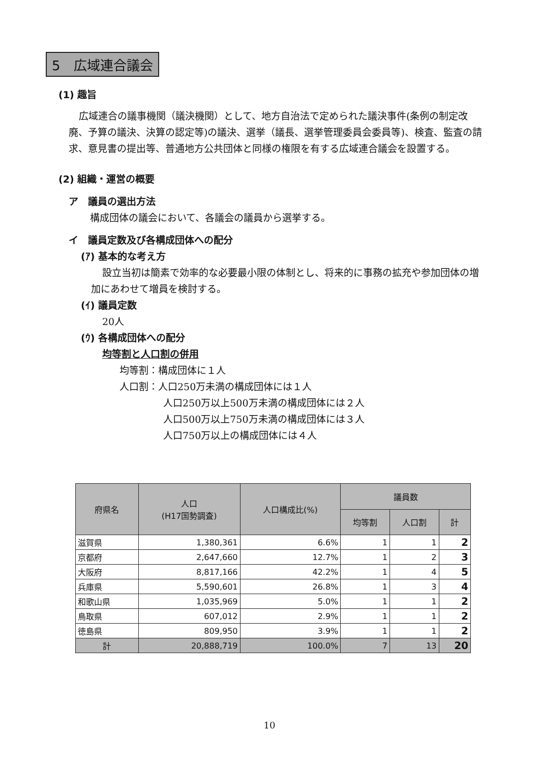5　広域連合議会
(1) 趣旨
広域連合の議事機関（議決機関）として、地方自治法で定められた議決事件(条例の制定改廃、予算の議決、決算の認定等)の議決、選挙（議長、選挙管理委員会委員等)、検査、監査の請求、意見書の提出等、普通地方公共団体と同様の権限を有する広域連合議会を設置する。
(2) 組織・運営の概要
ア　議員の選出方法
構成団体の議会において、各議会の議員から選挙する。
イ　議員定数及び各構成団体への配分
(ｱ) 基本的な考え方
設立当初は簡素で効率的な必要最小限の体制とし、将来的に事務の拡充や参加団体の増加にあわせて増員を検討する。
(ｲ) 議員定数
20人
(ｳ) 各構成団体への配分
均等割と人口割の併用
均等割：構成団体に１人
人口割：人口250万未満の構成団体には１人
人口250万以上500万未満の構成団体には２人
人口500万以上750万未満の構成団体には３人
人口750万以上の構成団体には４人
| 府県名 | 人口 (H17国勢調査) | 人口構成比(%) | 議員数 | | |
| --- | --- | --- | --- | --- | --- |
| | | | 均等割 | 人口割 | 計 |
| 滋賀県 | 1,380,361 | 6.6% | 1 | 1 | 2 |
| 京都府 | 2,647,660 | 12.7% | 1 | 2 | 3 |
| 大阪府 | 8,817,166 | 42.2% | 1 | 4 | 5 |
| 兵庫県 | 5,590,601 | 26.8% | 1 | 3 | 4 |
| 和歌山県 | 1,035,969 | 5.0% | 1 | 1 | 2 |
| 鳥取県 | 607,012 | 2.9% | 1 | 1 | 2 |
| 徳島県 | 809,950 | 3.9% | 1 | 1 | 2 |
| 計 | 20,888,719 | 100.0% | 7 | 13 | 20 |
10